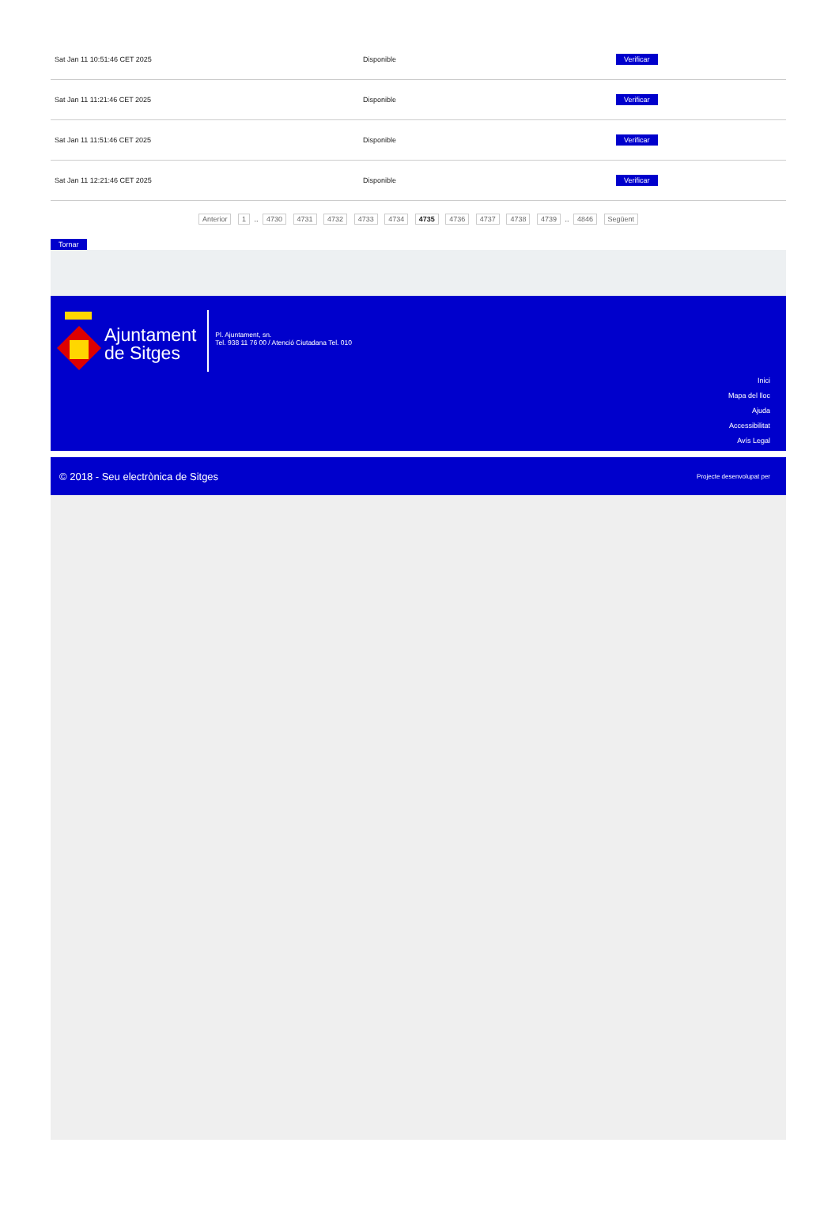| Sat Jan 11 10:51:46 CET 2025 | Disponible | Verificar |
| Sat Jan 11 11:21:46 CET 2025 | Disponible | Verificar |
| Sat Jan 11 11:51:46 CET 2025 | Disponible | Verificar |
| Sat Jan 11 12:21:46 CET 2025 | Disponible | Verificar |
Anterior 1 .. 4730 4731 4732 4733 4734 4735 4736 4737 4738 4739 .. 4846 Següent
Tornar
Ajuntament
de Sitges
Pl. Ajuntament, sn.
Tel. 938 11 76 00 / Atenció Ciutadana Tel. 010
Inici
Mapa del lloc
Ajuda
Accessibilitat
Avís Legal
© 2018 - Seu electrònica de Sitges Projecte desenvolupat per